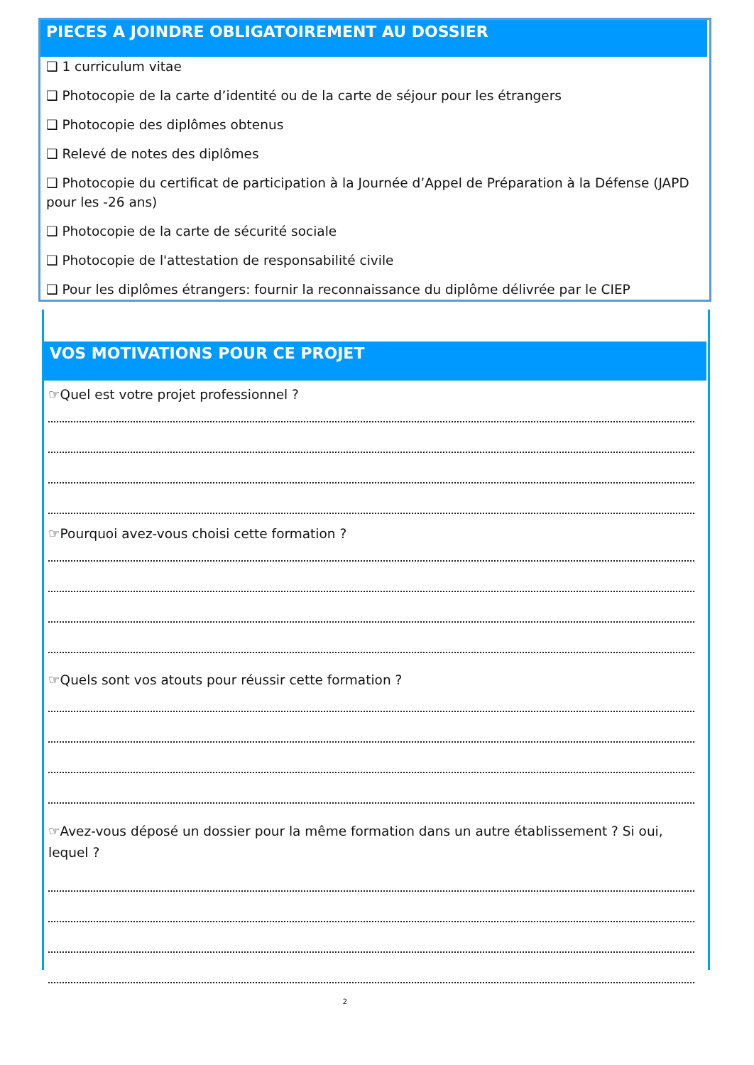PIECES A JOINDRE OBLIGATOIREMENT AU DOSSIER
❑ 1 curriculum vitae
❑ Photocopie de la carte d’identité ou de la carte de séjour pour les étrangers
❑ Photocopie des diplômes obtenus
❑ Relevé de notes des diplômes
❑ Photocopie du certificat de participation à la Journée d’Appel de Préparation à la Défense (JAPD pour les -26 ans)
❑ Photocopie de la carte de sécurité sociale
❑ Photocopie de l'attestation de responsabilité civile
❑ Pour les diplômes étrangers: fournir la reconnaissance du diplôme délivrée par le CIEP
VOS MOTIVATIONS POUR CE PROJET
☞Quel est votre projet professionnel ?
☞Pourquoi avez-vous choisi cette formation ?
☞Quels sont vos atouts pour réussir cette formation ?
☞Avez-vous déposé un dossier pour la même formation dans un autre établissement ? Si oui, lequel ?
2